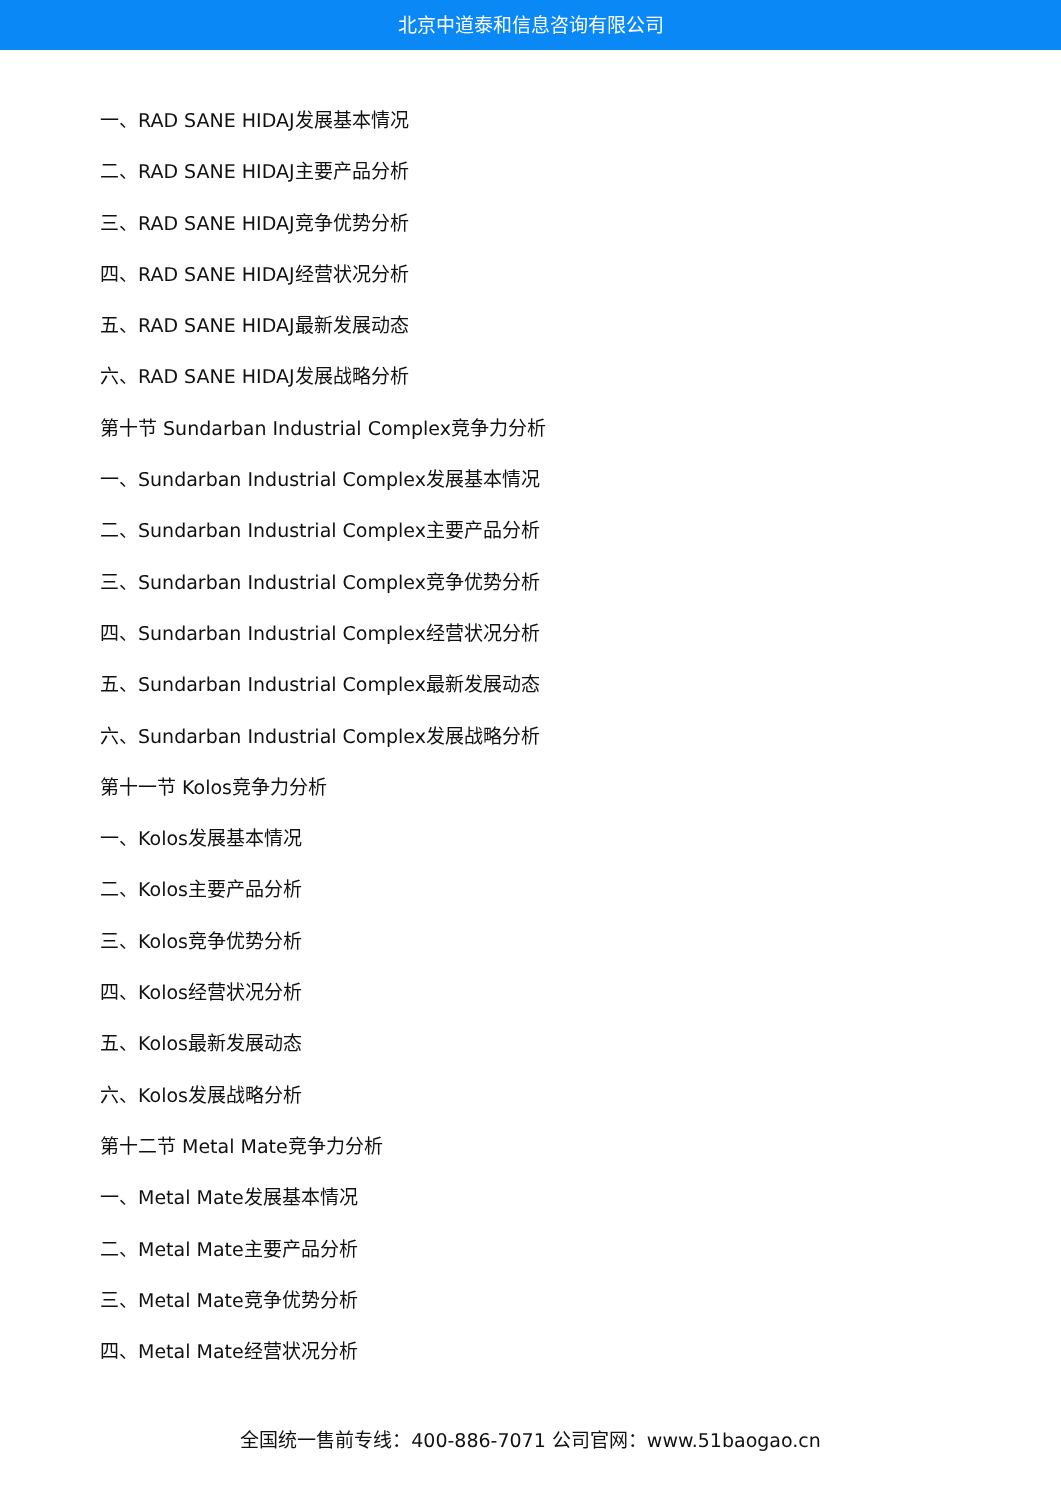北京中道泰和信息咨询有限公司
一、RAD SANE HIDAJ发展基本情况
二、RAD SANE HIDAJ主要产品分析
三、RAD SANE HIDAJ竞争优势分析
四、RAD SANE HIDAJ经营状况分析
五、RAD SANE HIDAJ最新发展动态
六、RAD SANE HIDAJ发展战略分析
第十节 Sundarban Industrial Complex竞争力分析
一、Sundarban Industrial Complex发展基本情况
二、Sundarban Industrial Complex主要产品分析
三、Sundarban Industrial Complex竞争优势分析
四、Sundarban Industrial Complex经营状况分析
五、Sundarban Industrial Complex最新发展动态
六、Sundarban Industrial Complex发展战略分析
第十一节 Kolos竞争力分析
一、Kolos发展基本情况
二、Kolos主要产品分析
三、Kolos竞争优势分析
四、Kolos经营状况分析
五、Kolos最新发展动态
六、Kolos发展战略分析
第十二节 Metal Mate竞争力分析
一、Metal Mate发展基本情况
二、Metal Mate主要产品分析
三、Metal Mate竞争优势分析
四、Metal Mate经营状况分析
全国统一售前专线：400-886-7071 公司官网：www.51baogao.cn